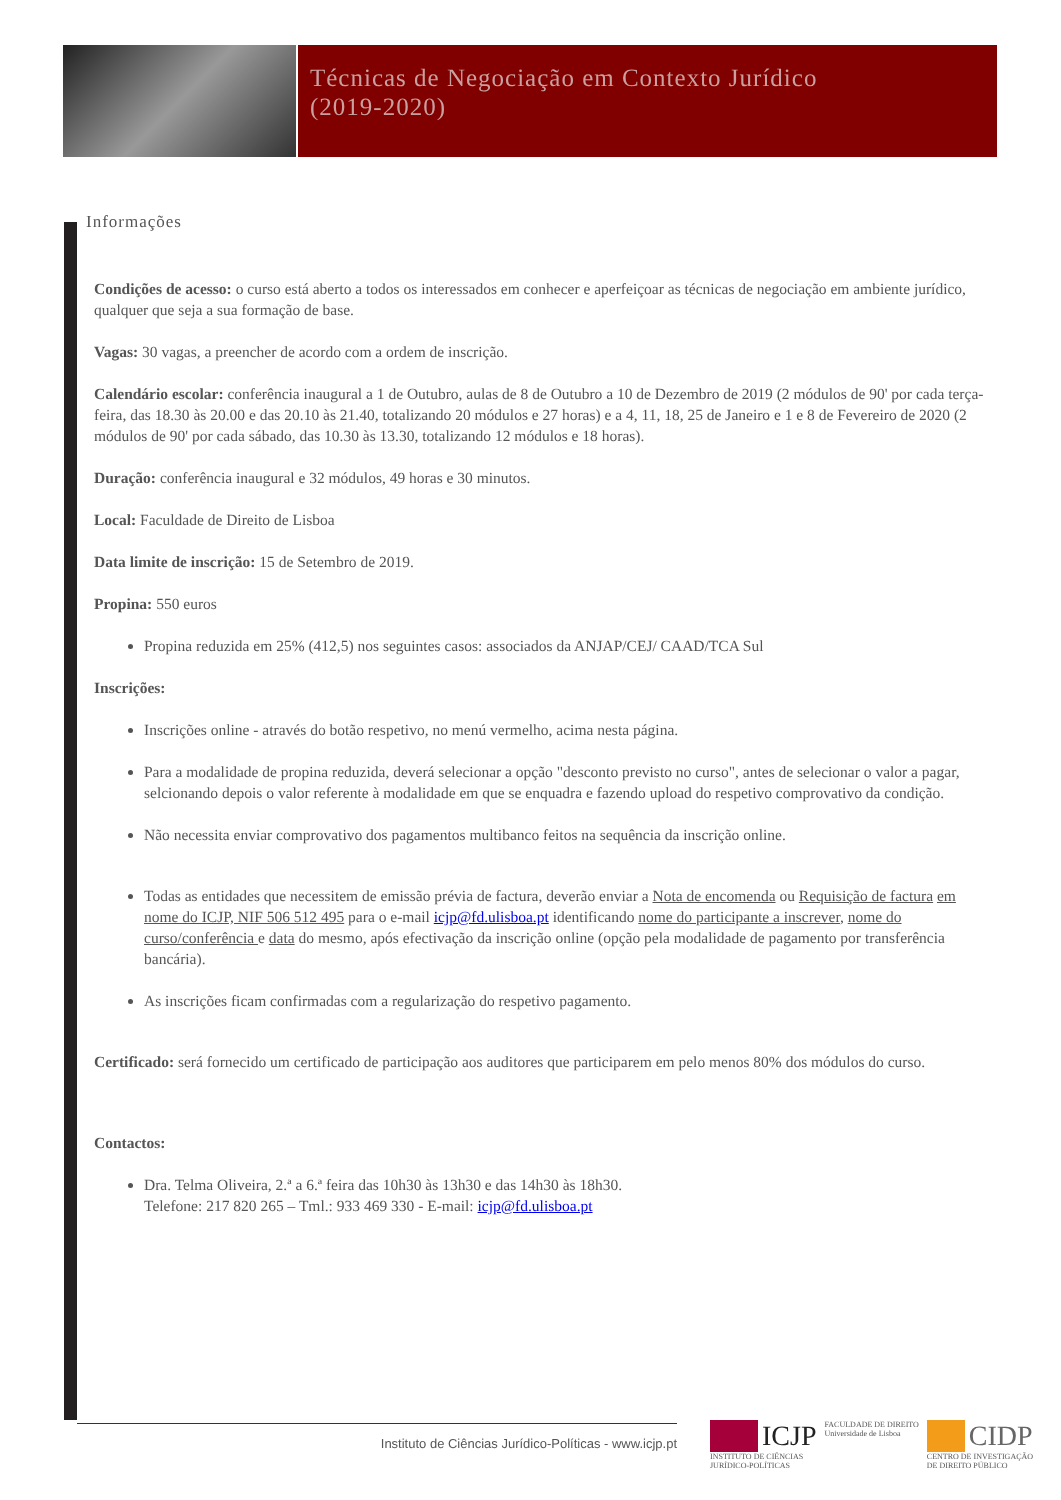Técnicas de Negociação em Contexto Jurídico
(2019-2020)
Informações
Condições de acesso: o curso está aberto a todos os interessados em conhecer e aperfeiçoar as técnicas de negociação em ambiente jurídico, qualquer que seja a sua formação de base.
Vagas: 30 vagas, a preencher de acordo com a ordem de inscrição.
Calendário escolar: conferência inaugural a 1 de Outubro, aulas de 8 de Outubro a 10 de Dezembro de 2019 (2 módulos de 90' por cada terça-feira, das 18.30 às 20.00 e das 20.10 às 21.40, totalizando 20 módulos e 27 horas) e a 4, 11, 18, 25 de Janeiro e 1 e 8 de Fevereiro de 2020 (2 módulos de 90' por cada sábado, das 10.30 às 13.30, totalizando 12 módulos e 18 horas).
Duração: conferência inaugural e 32 módulos, 49 horas e 30 minutos.
Local: Faculdade de Direito de Lisboa
Data limite de inscrição: 15 de Setembro de 2019.
Propina: 550 euros
Propina reduzida em 25% (412,5) nos seguintes casos: associados da ANJAP/CEJ/ CAAD/TCA Sul
Inscrições:
Inscrições online - através do botão respetivo, no menú vermelho, acima nesta página.
Para a modalidade de propina reduzida, deverá selecionar a opção "desconto previsto no curso", antes de selecionar o valor a pagar, selcionando depois o valor referente à modalidade em que se enquadra e fazendo upload do respetivo comprovativo da condição.
Não necessita enviar comprovativo dos pagamentos multibanco feitos na sequência da inscrição online.
Todas as entidades que necessitem de emissão prévia de factura, deverão enviar a Nota de encomenda ou Requisição de factura em nome do ICJP, NIF 506 512 495 para o e-mail icjp@fd.ulisboa.pt identificando nome do participante a inscrever, nome do curso/conferência e data do mesmo, após efectivação da inscrição online (opção pela modalidade de pagamento por transferência bancária).
As inscrições ficam confirmadas com a regularização do respetivo pagamento.
Certificado: será fornecido um certificado de participação aos auditores que participarem em pelo menos 80% dos módulos do curso.
Contactos:
Dra. Telma Oliveira, 2.ª a 6.ª feira das 10h30 às 13h30 e das 14h30 às 18h30.
Telefone: 217 820 265 – Tml.: 933 469 330 - E-mail: icjp@fd.ulisboa.pt
Instituto de Ciências Jurídico-Políticas - www.icjp.pt
ICJP
INSTITUTO DE CIÊNCIAS
JURÍDICO-POLÍTICAS
FACULDADE DE DIREITO
Universidade de Lisboa
CIDP
CENTRO DE INVESTIGAÇÃO
DE DIREITO PÚBLICO